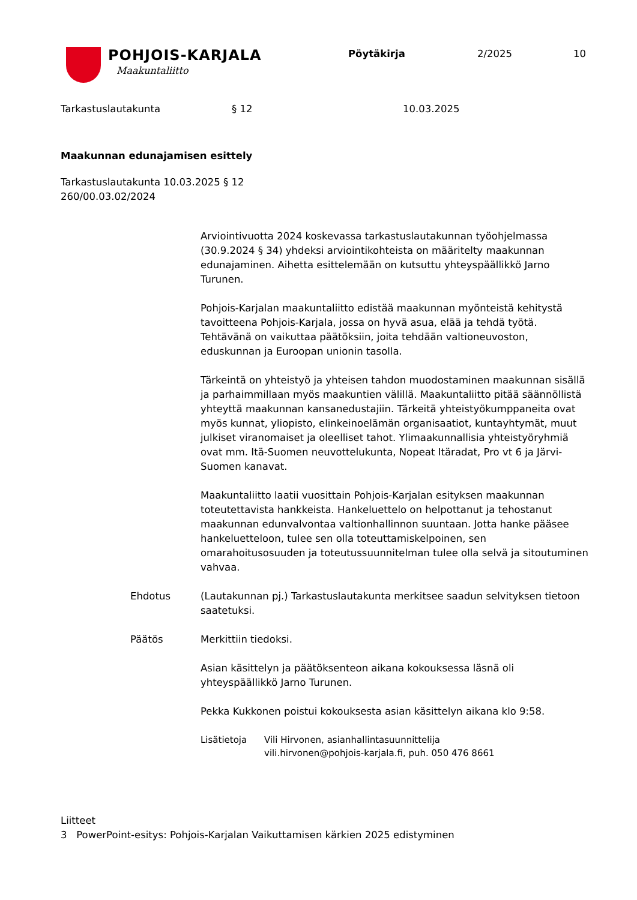POHJOIS-KARJALA
Maakuntaliitto
Pöytäkirja 2/2025 10
Tarkastuslautakunta § 12 10.03.2025
Maakunnan edunajamisen esittely
Tarkastuslautakunta 10.03.2025 § 12
260/00.03.02/2024
Arviointivuotta 2024 koskevassa tarkastuslautakunnan työohjelmassa (30.9.2024 § 34) yhdeksi arviointikohteista on määritelty maakunnan edunajaminen. Aihetta esittelemään on kutsuttu yhteyspäällikkö Jarno Turunen.
Pohjois-Karjalan maakuntaliitto edistää maakunnan myönteistä kehitystä tavoitteena Pohjois-Karjala, jossa on hyvä asua, elää ja tehdä työtä. Tehtävänä on vaikuttaa päätöksiin, joita tehdään valtioneuvoston, eduskunnan ja Euroopan unionin tasolla.
Tärkeintä on yhteistyö ja yhteisen tahdon muodostaminen maakunnan sisällä ja parhaimmillaan myös maakuntien välillä. Maakuntaliitto pitää säännöllistä yhteyttä maakunnan kansanedustajiin. Tärkeitä yhteistyökumppaneita ovat myös kunnat, yliopisto, elinkeinoelämän organisaatiot, kuntayhtymät, muut julkiset viranomaiset ja oleelliset tahot. Ylimaakunnallisia yhteistyöryhmiä ovat mm. Itä-Suomen neuvottelukunta, Nopeat Itäradat, Pro vt 6 ja Järvi-Suomen kanavat.
Maakuntaliitto laatii vuosittain Pohjois-Karjalan esityksen maakunnan toteutettavista hankkeista. Hankeluettelo on helpottanut ja tehostanut maakunnan edunvalvontaa valtionhallinnon suuntaan. Jotta hanke pääsee hankeluetteloon, tulee sen olla toteuttamiskelpoinen, sen omarahoitusosuuden ja toteutussuunnitelman tulee olla selvä ja sitoutuminen vahvaa.
Ehdotus (Lautakunnan pj.) Tarkastuslautakunta merkitsee saadun selvityksen tietoon saatetuksi.
Päätös Merkittiin tiedoksi.
Asian käsittelyn ja päätöksenteon aikana kokouksessa läsnä oli yhteyspäällikkö Jarno Turunen.
Pekka Kukkonen poistui kokouksesta asian käsittelyn aikana klo 9:58.
Lisätietoja Vili Hirvonen, asianhallintasuunnittelija
vili.hirvonen@pohjois-karjala.fi, puh. 050 476 8661
Liitteet
3 PowerPoint-esitys: Pohjois-Karjalan Vaikuttamisen kärkien 2025 edistyminen